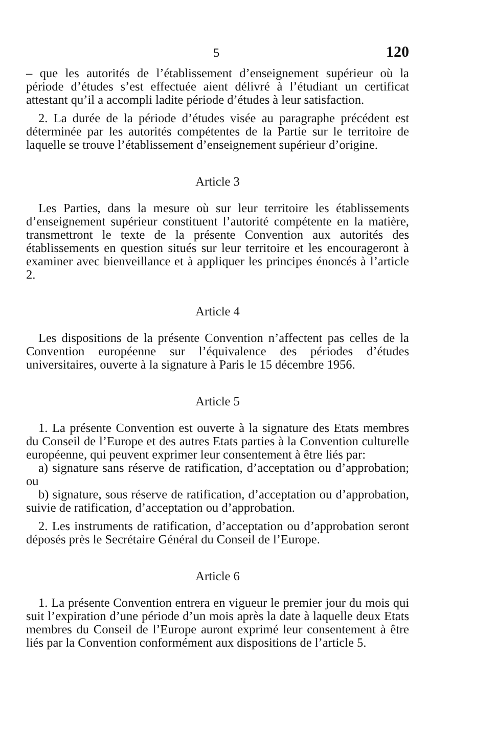5 120
– que les autorités de l’établissement d’enseignement supérieur où la période d’études s’est effectuée aient délivré à l’étudiant un certificat attestant qu’il a accompli ladite période d’études à leur satisfaction.
2. La durée de la période d’études visée au paragraphe précédent est déterminée par les autorités compétentes de la Partie sur le territoire de laquelle se trouve l’établissement d’enseignement supérieur d’origine.
Article 3
Les Parties, dans la mesure où sur leur territoire les établissements d’enseignement supérieur constituent l’autorité compétente en la matière, transmettront le texte de la présente Convention aux autorités des établissements en question situés sur leur territoire et les encourageront à examiner avec bienveillance et à appliquer les principes énoncés à l’article 2.
Article 4
Les dispositions de la présente Convention n’affectent pas celles de la Convention européenne sur l’équivalence des périodes d’études universitaires, ouverte à la signature à Paris le 15 décembre 1956.
Article 5
1. La présente Convention est ouverte à la signature des Etats membres du Conseil de l’Europe et des autres Etats parties à la Convention culturelle européenne, qui peuvent exprimer leur consentement à être liés par:
a) signature sans réserve de ratification, d’acceptation ou d’approbation; ou
b) signature, sous réserve de ratification, d’acceptation ou d’approbation, suivie de ratification, d’acceptation ou d’approbation.
2. Les instruments de ratification, d’acceptation ou d’approbation seront déposés près le Secrétaire Général du Conseil de l’Europe.
Article 6
1. La présente Convention entrera en vigueur le premier jour du mois qui suit l’expiration d’une période d’un mois après la date à laquelle deux Etats membres du Conseil de l’Europe auront exprimé leur consentement à être liés par la Convention conformément aux dispositions de l’article 5.